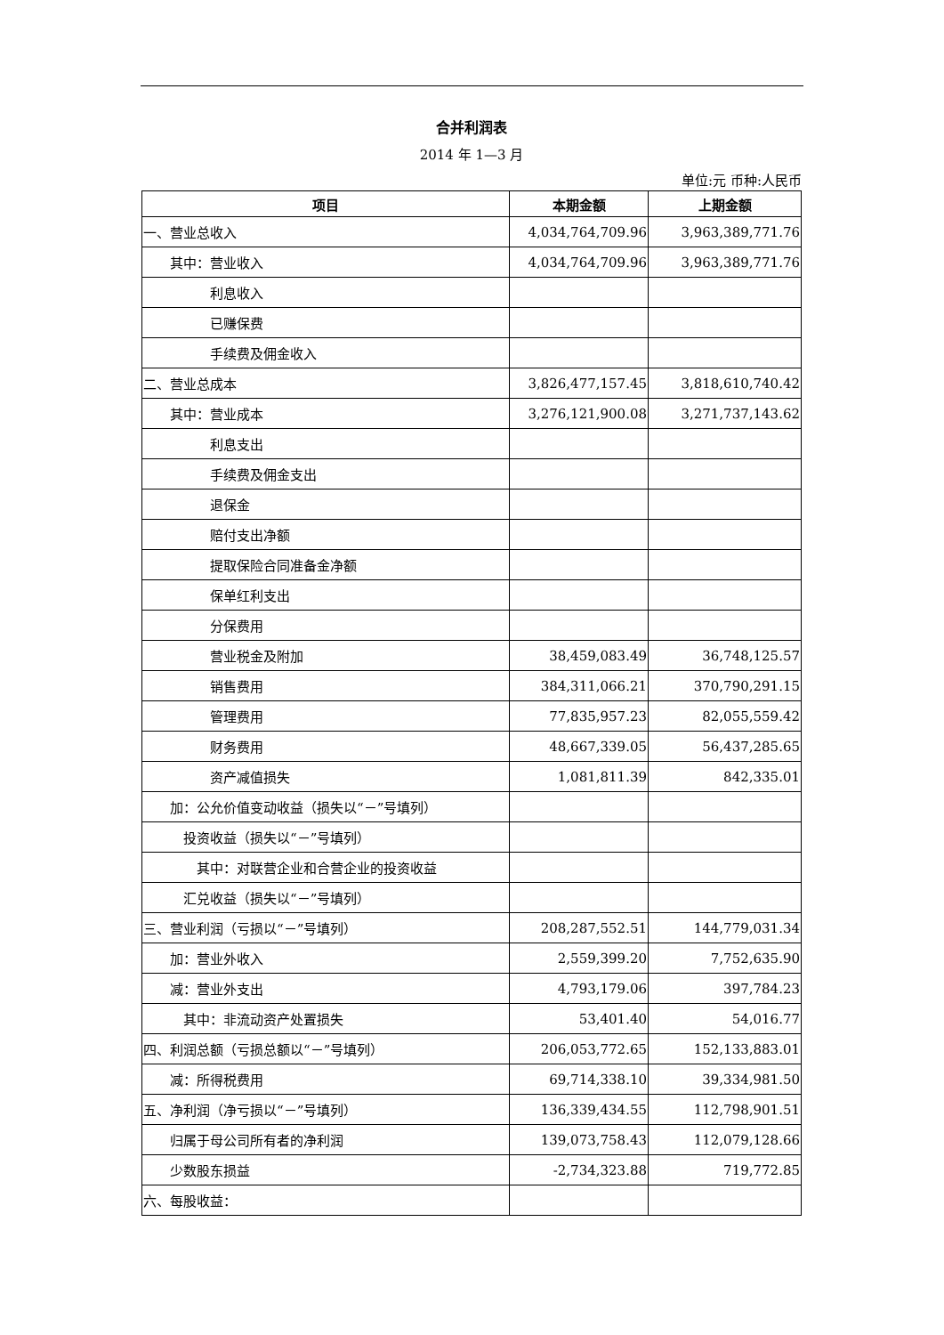合并利润表
2014 年 1—3 月
单位:元 币种:人民币
| 项目 | 本期金额 | 上期金额 |
| --- | --- | --- |
| 一、营业总收入 | 4,034,764,709.96 | 3,963,389,771.76 |
| 其中：营业收入 | 4,034,764,709.96 | 3,963,389,771.76 |
| 利息收入 | | |
| 已赚保费 | | |
| 手续费及佣金收入 | | |
| 二、营业总成本 | 3,826,477,157.45 | 3,818,610,740.42 |
| 其中：营业成本 | 3,276,121,900.08 | 3,271,737,143.62 |
| 利息支出 | | |
| 手续费及佣金支出 | | |
| 退保金 | | |
| 赔付支出净额 | | |
| 提取保险合同准备金净额 | | |
| 保单红利支出 | | |
| 分保费用 | | |
| 营业税金及附加 | 38,459,083.49 | 36,748,125.57 |
| 销售费用 | 384,311,066.21 | 370,790,291.15 |
| 管理费用 | 77,835,957.23 | 82,055,559.42 |
| 财务费用 | 48,667,339.05 | 56,437,285.65 |
| 资产减值损失 | 1,081,811.39 | 842,335.01 |
| 加：公允价值变动收益（损失以“－”号填列） | | |
| 投资收益（损失以“－”号填列） | | |
| 其中：对联营企业和合营企业的投资收益 | | |
| 汇兑收益（损失以“－”号填列） | | |
| 三、营业利润（亏损以“－”号填列） | 208,287,552.51 | 144,779,031.34 |
| 加：营业外收入 | 2,559,399.20 | 7,752,635.90 |
| 减：营业外支出 | 4,793,179.06 | 397,784.23 |
| 其中：非流动资产处置损失 | 53,401.40 | 54,016.77 |
| 四、利润总额（亏损总额以“－”号填列） | 206,053,772.65 | 152,133,883.01 |
| 减：所得税费用 | 69,714,338.10 | 39,334,981.50 |
| 五、净利润（净亏损以“－”号填列） | 136,339,434.55 | 112,798,901.51 |
| 归属于母公司所有者的净利润 | 139,073,758.43 | 112,079,128.66 |
| 少数股东损益 | -2,734,323.88 | 719,772.85 |
| 六、每股收益： | | |